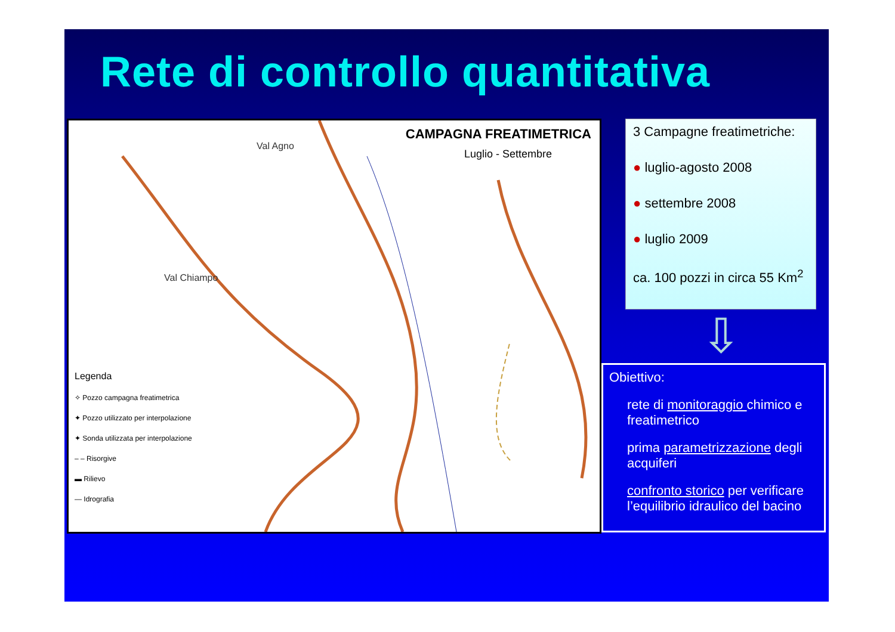Rete di controllo quantitativa
CAMPAGNA FREATIMETRICA
Luglio - Settembre
Val Agno
Val Chiampo
Legenda
✧ Pozzo campagna freatimetrica
✦ Pozzo utilizzato per interpolazione
✦ Sonda utilizzata per interpolazione
– – Risorgive
▬ Rilievo
— Idrografia
3 Campagne freatimetriche:
● luglio-agosto 2008
● settembre 2008
● luglio 2009
ca. 100 pozzi in circa 55 Km<sup>2</sup>
⇩
Obiettivo:
rete di monitoraggio chimico e freatimetrico
prima parametrizzazione degli acquiferi
confronto storico per verificare l’equilibrio idraulico del bacino